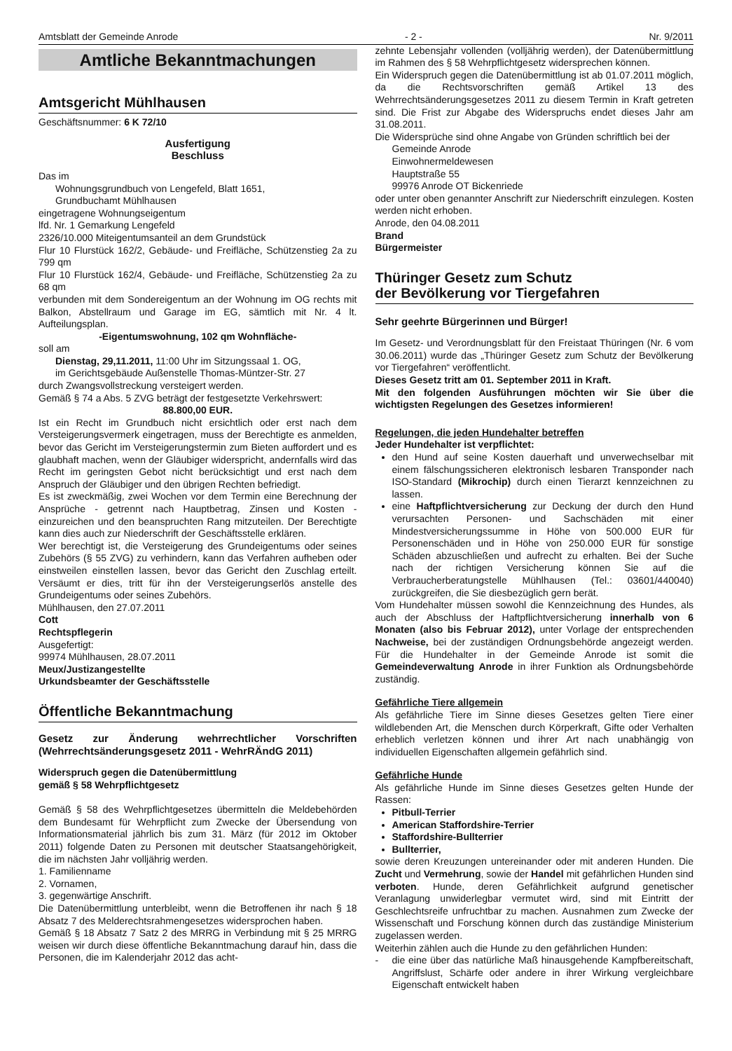Amtsblatt der Gemeinde Anrode - 2 - Nr. 9/2011
Amtliche Bekanntmachungen
Amtsgericht Mühlhausen
Geschäftsnummer: 6 K 72/10
Ausfertigung
Beschluss
Das im
Wohnungsgrundbuch von Lengefeld, Blatt 1651,
Grundbuchamt Mühlhausen
eingetragene Wohnungseigentum
lfd. Nr. 1 Gemarkung Lengefeld
2326/10.000 Miteigentumsanteil an dem Grundstück
Flur 10 Flurstück 162/2, Gebäude- und Freifläche, Schützenstieg 2a zu 799 qm
Flur 10 Flurstück 162/4, Gebäude- und Freifläche, Schützenstieg 2a zu 68 qm
verbunden mit dem Sondereigentum an der Wohnung im OG rechts mit Balkon, Abstellraum und Garage im EG, sämtlich mit Nr. 4 lt. Aufteilungsplan.
-Eigentumswohnung, 102 qm Wohnfläche-
soll am
Dienstag, 29,11.2011, 11:00 Uhr im Sitzungssaal 1. OG,
im Gerichtsgebäude Außenstelle Thomas-Müntzer-Str. 27
durch Zwangsvollstreckung versteigert werden.
Gemäß § 74 a Abs. 5 ZVG beträgt der festgesetzte Verkehrswert:
88.800,00 EUR.
Ist ein Recht im Grundbuch nicht ersichtlich oder erst nach dem Versteigerungsvermerk eingetragen, muss der Berechtigte es anmelden, bevor das Gericht im Versteigerungstermin zum Bieten auffordert und es glaubhaft machen, wenn der Gläubiger widerspricht, andernfalls wird das Recht im geringsten Gebot nicht berücksichtigt und erst nach dem Anspruch der Gläubiger und den übrigen Rechten befriedigt.
Es ist zweckmäßig, zwei Wochen vor dem Termin eine Berechnung der Ansprüche - getrennt nach Hauptbetrag, Zinsen und Kosten - einzureichen und den beanspruchten Rang mitzuteilen. Der Berechtigte kann dies auch zur Niederschrift der Geschäftsstelle erklären.
Wer berechtigt ist, die Versteigerung des Grundeigentums oder seines Zubehörs (§ 55 ZVG) zu verhindern, kann das Verfahren aufheben oder einstweilen einstellen lassen, bevor das Gericht den Zuschlag erteilt. Versäumt er dies, tritt für ihn der Versteigerungserlös anstelle des Grundeigentums oder seines Zubehörs.
Mühlhausen, den 27.07.2011
Cott
Rechtspflegerin
Ausgefertigt:
99974 Mühlhausen, 28.07.2011
Meux/Justizangestellte
Urkundsbeamter der Geschäftsstelle
Öffentliche Bekanntmachung
Gesetz zur Änderung wehrrechtlicher Vorschriften (Wehrrechtsänderungsgesetz 2011 - WehrRÄndG 2011)
Widerspruch gegen die Datenübermittlung
gemäß § 58 Wehrpflichtgesetz
Gemäß § 58 des Wehrpflichtgesetzes übermitteln die Meldebehörden dem Bundesamt für Wehrpflicht zum Zwecke der Übersendung von Informationsmaterial jährlich bis zum 31. März (für 2012 im Oktober 2011) folgende Daten zu Personen mit deutscher Staatsangehörigkeit, die im nächsten Jahr volljährig werden.
1. Familienname
2. Vornamen,
3. gegenwärtige Anschrift.
Die Datenübermittlung unterbleibt, wenn die Betroffenen ihr nach § 18 Absatz 7 des Melderechtsrahmengesetzes widersprochen haben.
Gemäß § 18 Absatz 7 Satz 2 des MRRG in Verbindung mit § 25 MRRG weisen wir durch diese öffentliche Bekanntmachung darauf hin, dass die Personen, die im Kalenderjahr 2012 das acht-
zehnte Lebensjahr vollenden (volljährig werden), der Datenübermittlung im Rahmen des § 58 Wehrpflichtgesetz widersprechen können.
Ein Widerspruch gegen die Datenübermittlung ist ab 01.07.2011 möglich, da die Rechtsvorschriften gemäß Artikel 13 des Wehrrechtsänderungsgesetzes 2011 zu diesem Termin in Kraft getreten sind. Die Frist zur Abgabe des Widerspruchs endet dieses Jahr am 31.08.2011.
Die Widersprüche sind ohne Angabe von Gründen schriftlich bei der
Gemeinde Anrode
Einwohnermeldewesen
Hauptstraße 55
99976 Anrode OT Bickenriede
oder unter oben genannter Anschrift zur Niederschrift einzulegen. Kosten werden nicht erhoben.
Anrode, den 04.08.2011
Brand
Bürgermeister
Thüringer Gesetz zum Schutz
der Bevölkerung vor Tiergefahren
Sehr geehrte Bürgerinnen und Bürger!
Im Gesetz- und Verordnungsblatt für den Freistaat Thüringen (Nr. 6 vom 30.06.2011) wurde das „Thüringer Gesetz zum Schutz der Bevölkerung vor Tiergefahren“ veröffentlicht.
Dieses Gesetz tritt am 01. September 2011 in Kraft.
Mit den folgenden Ausführungen möchten wir Sie über die wichtigsten Regelungen des Gesetzes informieren!
Regelungen, die jeden Hundehalter betreffen
Jeder Hundehalter ist verpflichtet:
den Hund auf seine Kosten dauerhaft und unverwechselbar mit einem fälschungssicheren elektronisch lesbaren Transponder nach ISO-Standard (Mikrochip) durch einen Tierarzt kennzeichnen zu lassen.
eine Haftpflichtversicherung zur Deckung der durch den Hund verursachten Personen- und Sachschäden mit einer Mindestversicherungssumme in Höhe von 500.000 EUR für Personenschäden und in Höhe von 250.000 EUR für sonstige Schäden abzuschließen und aufrecht zu erhalten. Bei der Suche nach der richtigen Versicherung können Sie auf die Verbraucherberatungstelle Mühlhausen (Tel.: 03601/440040) zurückgreifen, die Sie diesbezüglich gern berät.
Vom Hundehalter müssen sowohl die Kennzeichnung des Hundes, als auch der Abschluss der Haftpflichtversicherung innerhalb von 6 Monaten (also bis Februar 2012), unter Vorlage der entsprechenden Nachweise, bei der zuständigen Ordnungsbehörde angezeigt werden. Für die Hundehalter in der Gemeinde Anrode ist somit die Gemeindeverwaltung Anrode in ihrer Funktion als Ordnungsbehörde zuständig.
Gefährliche Tiere allgemein
Als gefährliche Tiere im Sinne dieses Gesetzes gelten Tiere einer wildlebenden Art, die Menschen durch Körperkraft, Gifte oder Verhalten erheblich verletzen können und ihrer Art nach unabhängig von individuellen Eigenschaften allgemein gefährlich sind.
Gefährliche Hunde
Als gefährliche Hunde im Sinne dieses Gesetzes gelten Hunde der Rassen:
Pitbull-Terrier
American Staffordshire-Terrier
Staffordshire-Bullterrier
Bullterrier,
sowie deren Kreuzungen untereinander oder mit anderen Hunden. Die Zucht und Vermehrung, sowie der Handel mit gefährlichen Hunden sind verboten. Hunde, deren Gefährlichkeit aufgrund genetischer Veranlagung unwiderlegbar vermutet wird, sind mit Eintritt der Geschlechtsreife unfruchtbar zu machen. Ausnahmen zum Zwecke der Wissenschaft und Forschung können durch das zuständige Ministerium zugelassen werden.
Weiterhin zählen auch die Hunde zu den gefährlichen Hunden:
- die eine über das natürliche Maß hinausgehende Kampfbereitschaft, Angriffslust, Schärfe oder andere in ihrer Wirkung vergleichbare Eigenschaft entwickelt haben